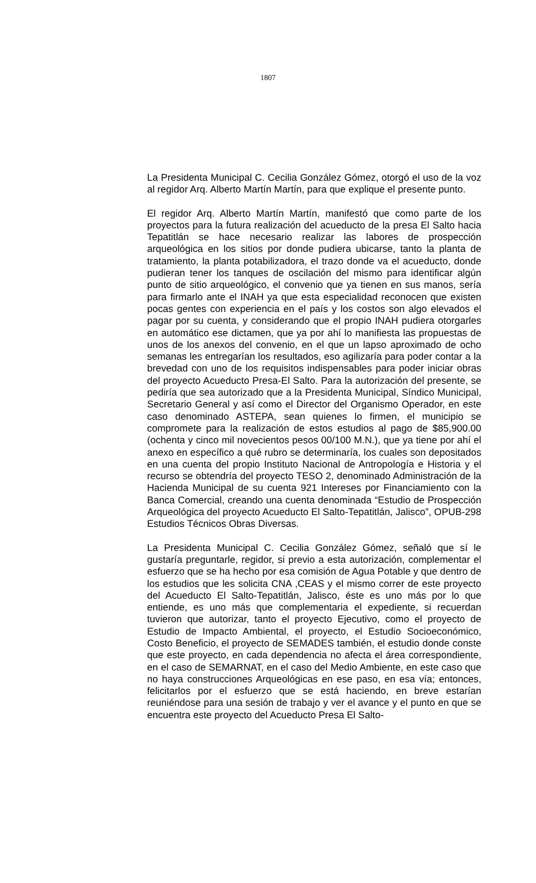1807
La Presidenta Municipal C. Cecilia González Gómez, otorgó el uso de la voz al regidor Arq. Alberto Martín Martín, para que explique el presente punto.
El regidor Arq. Alberto Martín Martín, manifestó que como parte de los proyectos para la futura realización del acueducto de la presa El Salto hacia Tepatitlán se hace necesario realizar las labores de prospección arqueológica en los sitios por donde pudiera ubicarse, tanto la planta de tratamiento, la planta potabilizadora, el trazo donde va el acueducto, donde pudieran tener los tanques de oscilación del mismo para identificar algún punto de sitio arqueológico, el convenio que ya tienen en sus manos, sería para firmarlo ante el INAH ya que esta especialidad reconocen que existen pocas gentes con experiencia en el país y los costos son algo elevados el pagar por su cuenta, y considerando que el propio INAH pudiera otorgarles en automático ese dictamen, que ya por ahí lo manifiesta las propuestas de unos de los anexos del convenio, en el que un lapso aproximado de ocho semanas les entregarían los resultados, eso agilizaría para poder contar a la brevedad con uno de los requisitos indispensables para poder iniciar obras del proyecto Acueducto Presa-El Salto. Para la autorización del presente, se pediría que sea autorizado que a la Presidenta Municipal, Síndico Municipal, Secretario General y así como el Director del Organismo Operador, en este caso denominado ASTEPA, sean quienes lo firmen, el municipio se compromete para la realización de estos estudios al pago de $85,900.00 (ochenta y cinco mil novecientos pesos 00/100 M.N.), que ya tiene por ahí el anexo en específico a qué rubro se determinaría, los cuales son depositados en una cuenta del propio Instituto Nacional de Antropología e Historia y el recurso se obtendría del proyecto TESO 2, denominado Administración de la Hacienda Municipal de su cuenta 921 Intereses por Financiamiento con la Banca Comercial, creando una cuenta denominada “Estudio de Prospección Arqueológica del proyecto Acueducto El Salto-Tepatitlán, Jalisco”, OPUB-298 Estudios Técnicos Obras Diversas.
La Presidenta Municipal C. Cecilia González Gómez, señaló que sí le gustaría preguntarle, regidor, si previo a esta autorización, complementar el esfuerzo que se ha hecho por esa comisión de Agua Potable y que dentro de los estudios que les solicita CNA ,CEAS y el mismo correr de este proyecto del Acueducto El Salto-Tepatitlán, Jalisco, éste es uno más por lo que entiende, es uno más que complementaria el expediente, si recuerdan tuvieron que autorizar, tanto el proyecto Ejecutivo, como el proyecto de Estudio de Impacto Ambiental, el proyecto, el Estudio Socioeconómico, Costo Beneficio, el proyecto de SEMADES también, el estudio donde conste que este proyecto, en cada dependencia no afecta el área correspondiente, en el caso de SEMARNAT, en el caso del Medio Ambiente, en este caso que no haya construcciones Arqueológicas en ese paso, en esa vía; entonces, felicitarlos por el esfuerzo que se está haciendo, en breve estarían reuniéndose para una sesión de trabajo y ver el avance y el punto en que se encuentra este proyecto del Acueducto Presa El Salto-